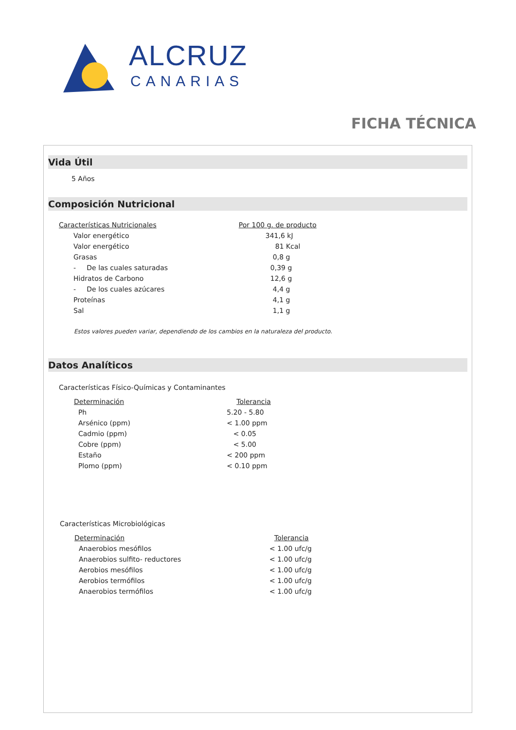ALCRUZ
CANARIAS
FICHA TÉCNICA
Vida Útil
5 Años
Composición Nutricional
| Características Nutricionales | | Por 100 g. de producto |
| --- | --- | --- |
| | Valor energético | 341,6 kJ |
| | Valor energético | 81 Kcal |
| | Grasas | 0,8 g |
| | - De las cuales saturadas | 0,39 g |
| | Hidratos de Carbono | 12,6 g |
| | - De los cuales azúcares | 4,4 g |
| | Proteínas | 4,1 g |
| | Sal | 1,1 g |
Estos valores pueden variar, dependiendo de los cambios en la naturaleza del producto.
Datos Analíticos
Características Físico-Químicas y Contaminantes
| Determinación | Tolerancia |
| --- | --- |
| Ph | 5.20 - 5.80 |
| Arsénico (ppm) | < 1.00 ppm |
| Cadmio (ppm) | < 0.05 |
| Cobre (ppm) | < 5.00 |
| Estaño | < 200 ppm |
| Plomo (ppm) | < 0.10 ppm |
Características Microbiológicas
| Determinación | Tolerancia |
| --- | --- |
| Anaerobios mesófilos | < 1.00 ufc/g |
| Anaerobios sulfito- reductores | < 1.00 ufc/g |
| Aerobios mesófilos | < 1.00 ufc/g |
| Aerobios termófilos | < 1.00 ufc/g |
| Anaerobios termófilos | < 1.00 ufc/g |